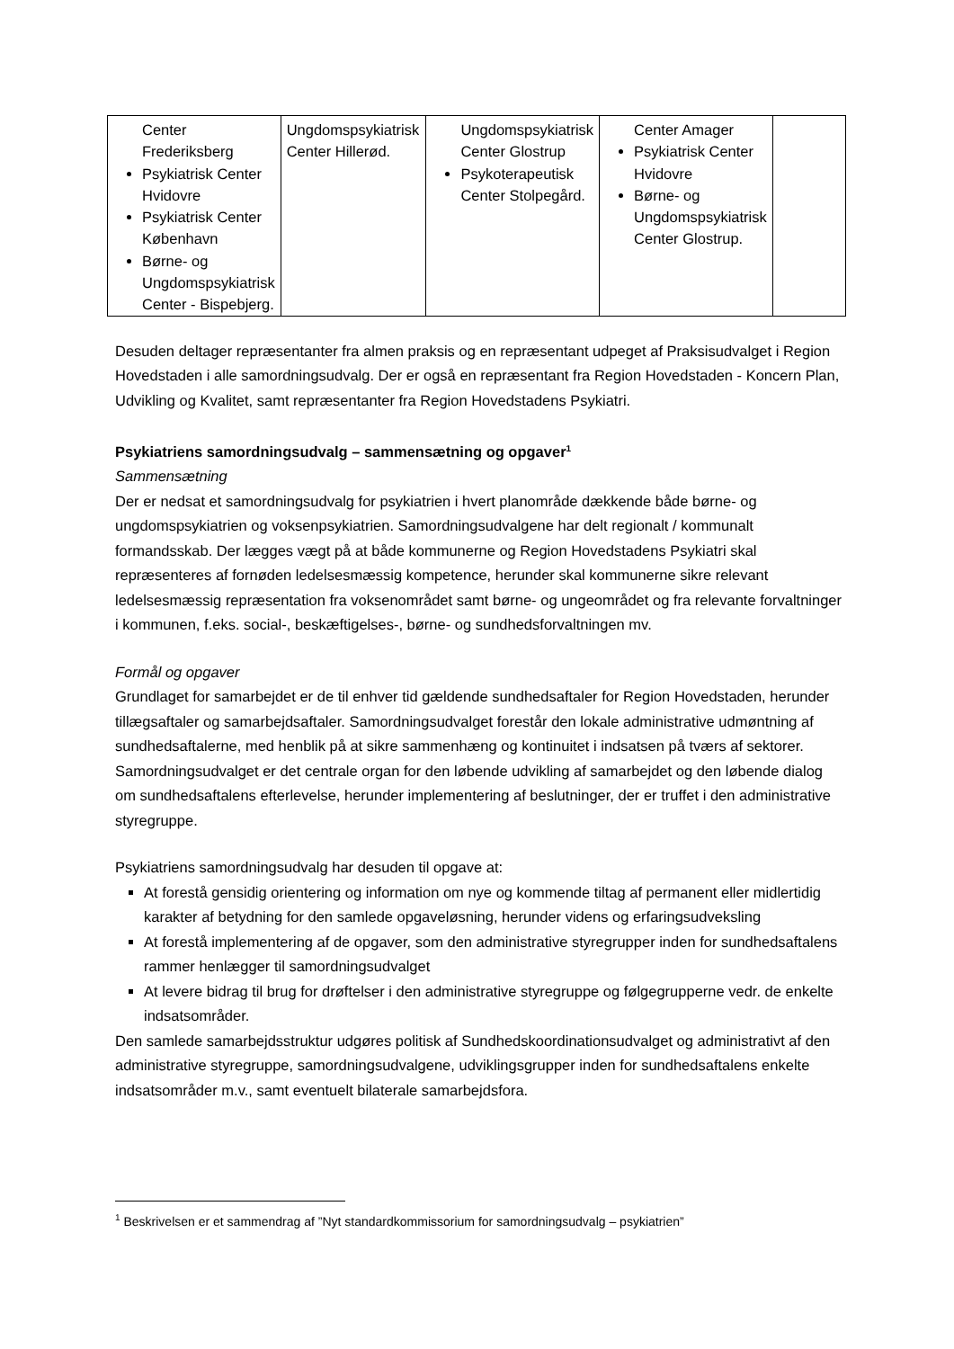| Center Frederiksberg Psykiatrisk Center Hvidovre Psykiatrisk Center København Børne- og Ungdomspsykiatrisk Center - Bispebjerg. | Ungdomspsykiatrisk Center Hillerød. | Ungdomspsykiatrisk Center Glostrup Psykoterapeutisk Center Stolpegård. | Center Amager Psykiatrisk Center Hvidovre Børne- og Ungdomspsykiatrisk Center Glostrup. | |
Desuden deltager repræsentanter fra almen praksis og en repræsentant udpeget af Praksisudvalget i Region Hovedstaden i alle samordningsudvalg. Der er også en repræsentant fra Region Hovedstaden - Koncern Plan, Udvikling og Kvalitet, samt repræsentanter fra Region Hovedstadens Psykiatri.
Psykiatriens samordningsudvalg – sammensætning og opgaver<sup>1</sup>
Sammensætning
Der er nedsat et samordningsudvalg for psykiatrien i hvert planområde dækkende både børne- og ungdomspsykiatrien og voksenpsykiatrien. Samordningsudvalgene har delt regionalt / kommunalt formandsskab. Der lægges vægt på at både kommunerne og Region Hovedstadens Psykiatri skal repræsenteres af fornøden ledelsesmæssig kompetence, herunder skal kommunerne sikre relevant ledelsesmæssig repræsentation fra voksenområdet samt børne- og ungeområdet og fra relevante forvaltninger i kommunen, f.eks. social-, beskæftigelses-, børne- og sundhedsforvaltningen mv.
Formål og opgaver
Grundlaget for samarbejdet er de til enhver tid gældende sundhedsaftaler for Region Hovedstaden, herunder tillægsaftaler og samarbejdsaftaler. Samordningsudvalget forestår den lokale administrative udmøntning af sundhedsaftalerne, med henblik på at sikre sammenhæng og kontinuitet i indsatsen på tværs af sektorer. Samordningsudvalget er det centrale organ for den løbende udvikling af samarbejdet og den løbende dialog om sundhedsaftalens efterlevelse, herunder implementering af beslutninger, der er truffet i den administrative styregruppe.
Psykiatriens samordningsudvalg har desuden til opgave at:
At forestå gensidig orientering og information om nye og kommende tiltag af permanent eller midlertidig karakter af betydning for den samlede opgaveløsning, herunder videns og erfaringsudveksling
At forestå implementering af de opgaver, som den administrative styregrupper inden for sundhedsaftalens rammer henlægger til samordningsudvalget
At levere bidrag til brug for drøftelser i den administrative styregruppe og følgegrupperne vedr. de enkelte indsatsområder.
Den samlede samarbejdsstruktur udgøres politisk af Sundhedskoordinationsudvalget og administrativt af den administrative styregruppe, samordningsudvalgene, udviklingsgrupper inden for sundhedsaftalens enkelte indsatsområder m.v., samt eventuelt bilaterale samarbejdsfora.
<sup>1</sup> Beskrivelsen er et sammendrag af ”Nyt standardkommissorium for samordningsudvalg – psykiatrien”